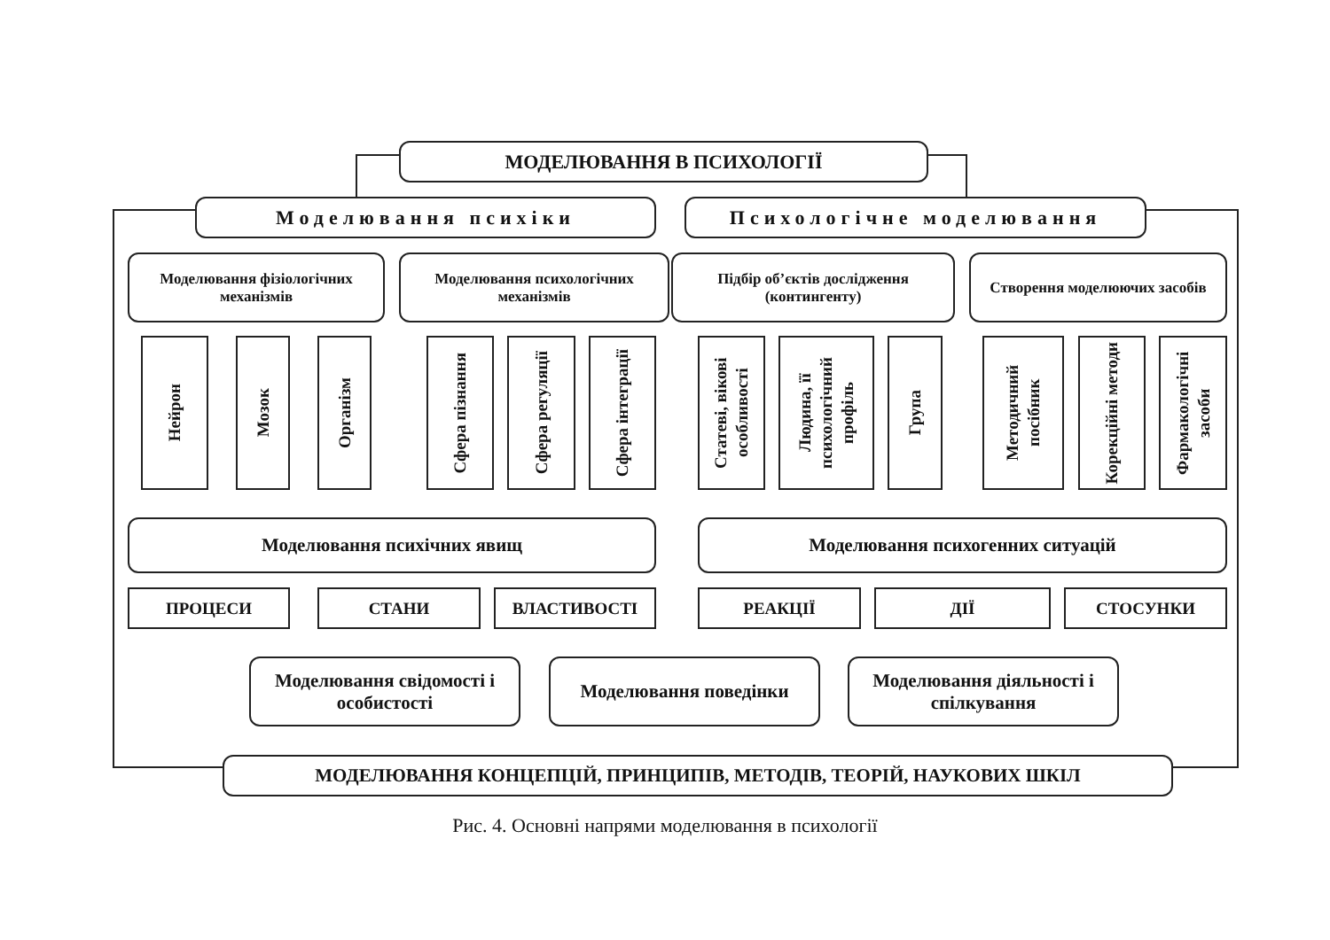МОДЕЛЮВАННЯ В ПСИХОЛОГІЇ
Моделювання психіки Психологічне моделювання
Моделювання фізіологічних механізмів
Моделювання психологічних механізмів
Підбір об’єктів дослідження (контингенту)
Створення моделюючих засобів
Нейрон
Мозок
Організм
Сфера пізнання
Сфера регуляції
Сфера інтеграції
Статеві, вікові особливості
Людина, її психологічний профіль
Група
Методичний посібник
Корекційні методи
Фармакологічні засоби
Моделювання психічних явищ Моделювання психогенних ситуацій
ПРОЦЕСИ СТАНИ ВЛАСТИВОСТІ РЕАКЦІЇ ДІЇ СТОСУНКИ
Моделювання свідомості і особистості
Моделювання поведінки Моделювання діяльності і спілкування
МОДЕЛЮВАННЯ КОНЦЕПЦІЙ, ПРИНЦИПІВ, МЕТОДІВ, ТЕОРІЙ, НАУКОВИХ ШКІЛ
Рис. 4. Основні напрями моделювання в психології